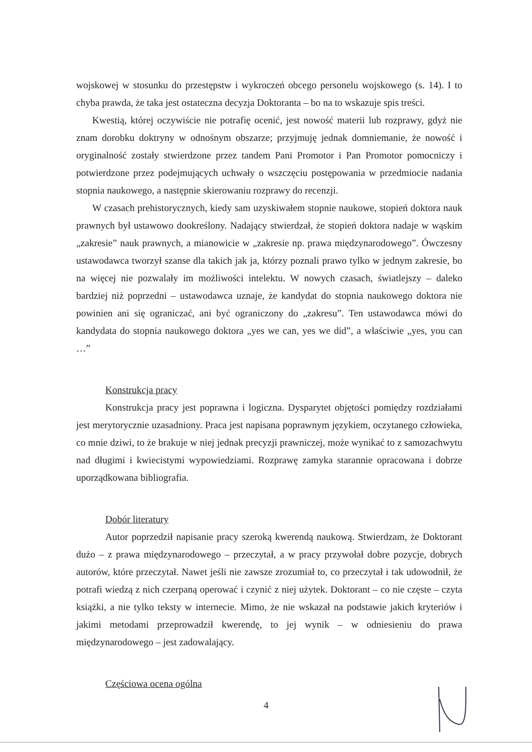wojskowej w stosunku do przestępstw i wykroczeń obcego personelu wojskowego (s. 14). I to chyba prawda, że taka jest ostateczna decyzja Doktoranta – bo na to wskazuje spis treści.
Kwestią, której oczywiście nie potrafię ocenić, jest nowość materii lub rozprawy, gdyż nie znam dorobku doktryny w odnośnym obszarze; przyjmuję jednak domniemanie, że nowość i oryginalność zostały stwierdzone przez tandem Pani Promotor i Pan Promotor pomocniczy i potwierdzone przez podejmujących uchwały o wszczęciu postępowania w przedmiocie nadania stopnia naukowego, a następnie skierowaniu rozprawy do recenzji.
W czasach prehistorycznych, kiedy sam uzyskiwałem stopnie naukowe, stopień doktora nauk prawnych był ustawowo dookreślony. Nadający stwierdzał, że stopień doktora nadaje w wąskim „zakresie” nauk prawnych, a mianowicie w „zakresie np. prawa międzynarodowego”. Ówczesny ustawodawca tworzył szanse dla takich jak ja, którzy poznali prawo tylko w jednym zakresie, bo na więcej nie pozwalały im możliwości intelektu. W nowych czasach, światlejszy – daleko bardziej niż poprzedni – ustawodawca uznaje, że kandydat do stopnia naukowego doktora nie powinien ani się ograniczać, ani być ograniczony do „zakresu”. Ten ustawodawca mówi do kandydata do stopnia naukowego doktora „yes we can, yes we did”, a właściwie „yes, you can …”
Konstrukcja pracy
Konstrukcja pracy jest poprawna i logiczna. Dysparytet objętości pomiędzy rozdziałami jest merytorycznie uzasadniony. Praca jest napisana poprawnym językiem, oczytanego człowieka, co mnie dziwi, to że brakuje w niej jednak precyzji prawniczej, może wynikać to z samozachwytu nad długimi i kwiecistymi wypowiedziami. Rozprawę zamyka starannie opracowana i dobrze uporządkowana bibliografia.
Dobór literatury
Autor poprzedził napisanie pracy szeroką kwerendą naukową. Stwierdzam, że Doktorant dużo – z prawa międzynarodowego – przeczytał, a w pracy przywołał dobre pozycje, dobrych autorów, które przeczytał. Nawet jeśli nie zawsze zrozumiał to, co przeczytał i tak udowodnił, że potrafi wiedzą z nich czerpaną operować i czynić z niej użytek. Doktorant – co nie częste – czyta książki, a nie tylko teksty w internecie. Mimo, że nie wskazał na podstawie jakich kryteriów i jakimi metodami przeprowadził kwerendę, to jej wynik – w odniesieniu do prawa międzynarodowego – jest zadowalający.
Częściowa ocena ogólna
4